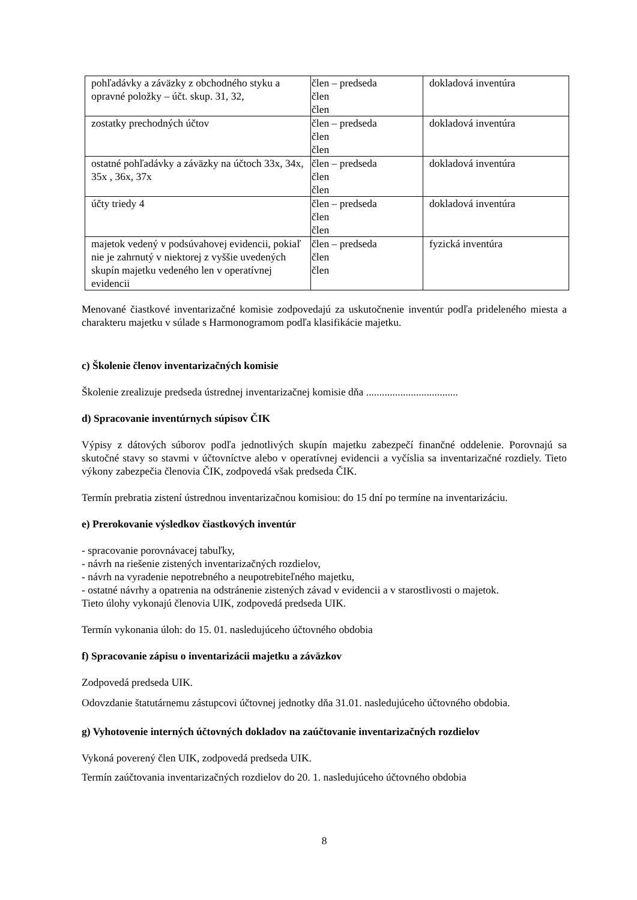| pohľadávky a záväzky z obchodného styku a opravné položky – účt. skup. 31, 32, | člen – predseda člen člen | dokladová inventúra |
| zostatky prechodných účtov | člen – predseda člen člen | dokladová inventúra |
| ostatné pohľadávky a záväzky na účtoch 33x, 34x, 35x , 36x, 37x | člen – predseda člen člen | dokladová inventúra |
| účty triedy 4 | člen – predseda člen člen | dokladová inventúra |
| majetok vedený v podsúvahovej evidencii, pokiaľ nie je zahrnutý v niektorej z vyššie uvedených skupín majetku vedeného len v operatívnej evidencii | člen – predseda člen člen | fyzická inventúra |
Menované čiastkové inventarizačné komisie zodpovedajú za uskutočnenie inventúr podľa prideleného miesta a charakteru majetku v súlade s Harmonogramom podľa klasifikácie majetku.
c) Školenie členov inventarizačných komisie
Školenie zrealizuje predseda ústrednej inventarizačnej komisie dňa ...................................
d) Spracovanie inventúrnych súpisov ČIK
Výpisy z dátových súborov podľa jednotlivých skupín majetku zabezpečí finančné oddelenie. Porovnajú sa skutočné stavy so stavmi v účtovníctve alebo v operatívnej evidencii a vyčíslia sa inventarizačné rozdiely. Tieto výkony zabezpečia členovia ČIK, zodpovedá však predseda ČIK.
Termín prebratia zistení ústrednou inventarizačnou komisiou: do 15 dní po termíne na inventarizáciu.
e) Prerokovanie výsledkov čiastkových inventúr
- spracovanie porovnávacej tabuľky,
- návrh na riešenie zistených inventarizačných rozdielov,
- návrh na vyradenie nepotrebného a neupotrebiteľného majetku,
- ostatné návrhy a opatrenia na odstránenie zistených závad v evidencii a v starostlivosti o majetok.
Tieto úlohy vykonajú členovia UIK, zodpovedá predseda UIK.
Termín vykonania úloh: do 15. 01. nasledujúceho účtovného obdobia
f) Spracovanie zápisu o inventarizácii majetku a záväzkov
Zodpovedá predseda UIK.
Odovzdanie štatutárnemu zástupcovi účtovnej jednotky dňa 31.01. nasledujúceho účtovného obdobia.
g) Vyhotovenie interných účtovných dokladov na zaúčtovanie inventarizačných rozdielov
Vykoná poverený člen UIK, zodpovedá predseda UIK.
Termín zaúčtovania inventarizačných rozdielov do 20. 1. nasledujúceho účtovného obdobia
8